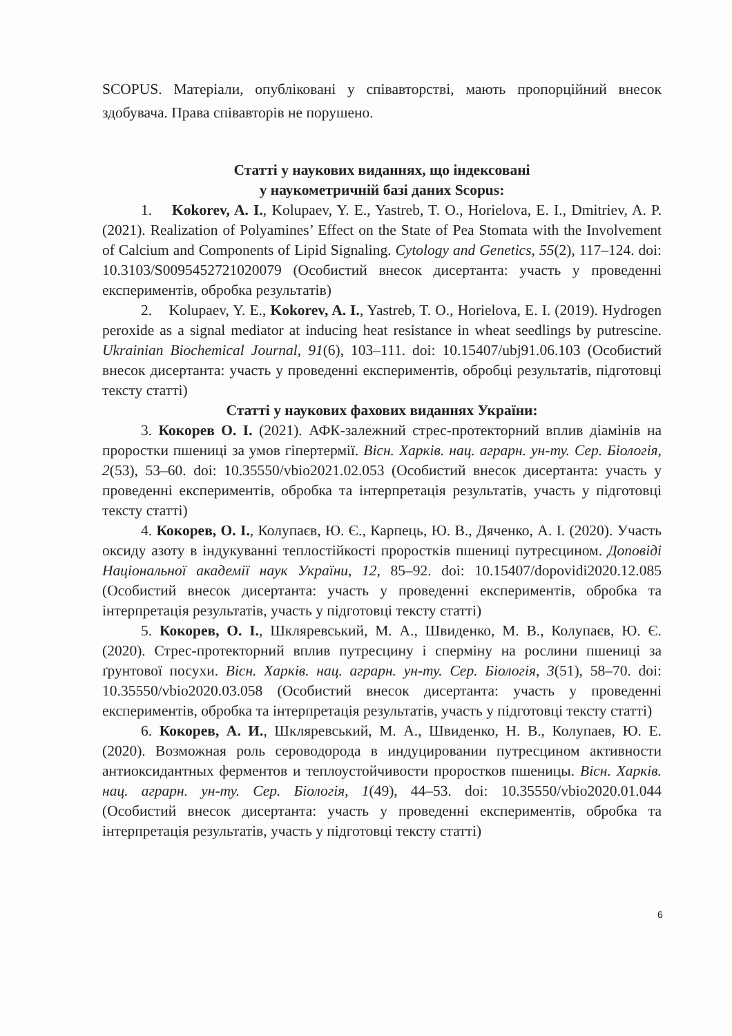SCOPUS. Матеріали, опубліковані у співавторстві, мають пропорційний внесок здобувача. Права співавторів не порушено.
Статті у наукових виданнях, що індексовані
у наукометричній базі даних Scopus:
1. Kokorev, A. I., Kolupaev, Y. E., Yastreb, T. O., Horielova, E. I., Dmitriev, A. P. (2021). Realization of Polyamines’ Effect on the State of Pea Stomata with the Involvement of Calcium and Components of Lipid Signaling. Cytology and Genetics, 55(2), 117–124. doi: 10.3103/S0095452721020079 (Особистий внесок дисертанта: участь у проведенні експериментів, обробка результатів)
2. Kolupaev, Y. E., Kokorev, A. I., Yastreb, T. O., Horielova, E. I. (2019). Hydrogen peroxide as a signal mediator at inducing heat resistance in wheat seedlings by putrescine. Ukrainian Biochemical Journal, 91(6), 103–111. doi: 10.15407/ubj91.06.103 (Особистий внесок дисертанта: участь у проведенні експериментів, обробці результатів, підготовці тексту статті)
Статті у наукових фахових виданнях України:
3. Кокорев О. І. (2021). АФК-залежний стрес-протекторний вплив діамінів на проростки пшениці за умов гіпертермії. Вісн. Харків. нац. аграрн. ун-ту. Сер. Біологія, 2(53), 53–60. doi: 10.35550/vbio2021.02.053 (Особистий внесок дисертанта: участь у проведенні експериментів, обробка та інтерпретація результатів, участь у підготовці тексту статті)
4. Кокорев, О. І., Колупаєв, Ю. Є., Карпець, Ю. В., Дяченко, А. І. (2020). Участь оксиду азоту в індукуванні теплостійкості проростків пшениці путресцином. Доповіді Національної академії наук України, 12, 85–92. doi: 10.15407/dopovidi2020.12.085 (Особистий внесок дисертанта: участь у проведенні експериментів, обробка та інтерпретація результатів, участь у підготовці тексту статті)
5. Кокорев, О. І., Шкляревський, М. А., Швиденко, М. В., Колупаєв, Ю. Є. (2020). Стрес-протекторний вплив путресцину і сперміну на рослини пшениці за ґрунтової посухи. Вісн. Харків. нац. аграрн. ун-ту. Сер. Біологія, 3(51), 58–70. doi: 10.35550/vbio2020.03.058 (Особистий внесок дисертанта: участь у проведенні експериментів, обробка та інтерпретація результатів, участь у підготовці тексту статті)
6. Кокорев, А. И., Шкляревський, М. А., Швиденко, Н. В., Колупаев, Ю. Е. (2020). Возможная роль сероводорода в индуцировании путресцином активности антиоксидантных ферментов и теплоустойчивости проростков пшеницы. Вісн. Харків. нац. аграрн. ун-ту. Сер. Біологія, 1(49), 44–53. doi: 10.35550/vbio2020.01.044 (Особистий внесок дисертанта: участь у проведенні експериментів, обробка та інтерпретація результатів, участь у підготовці тексту статті)
6